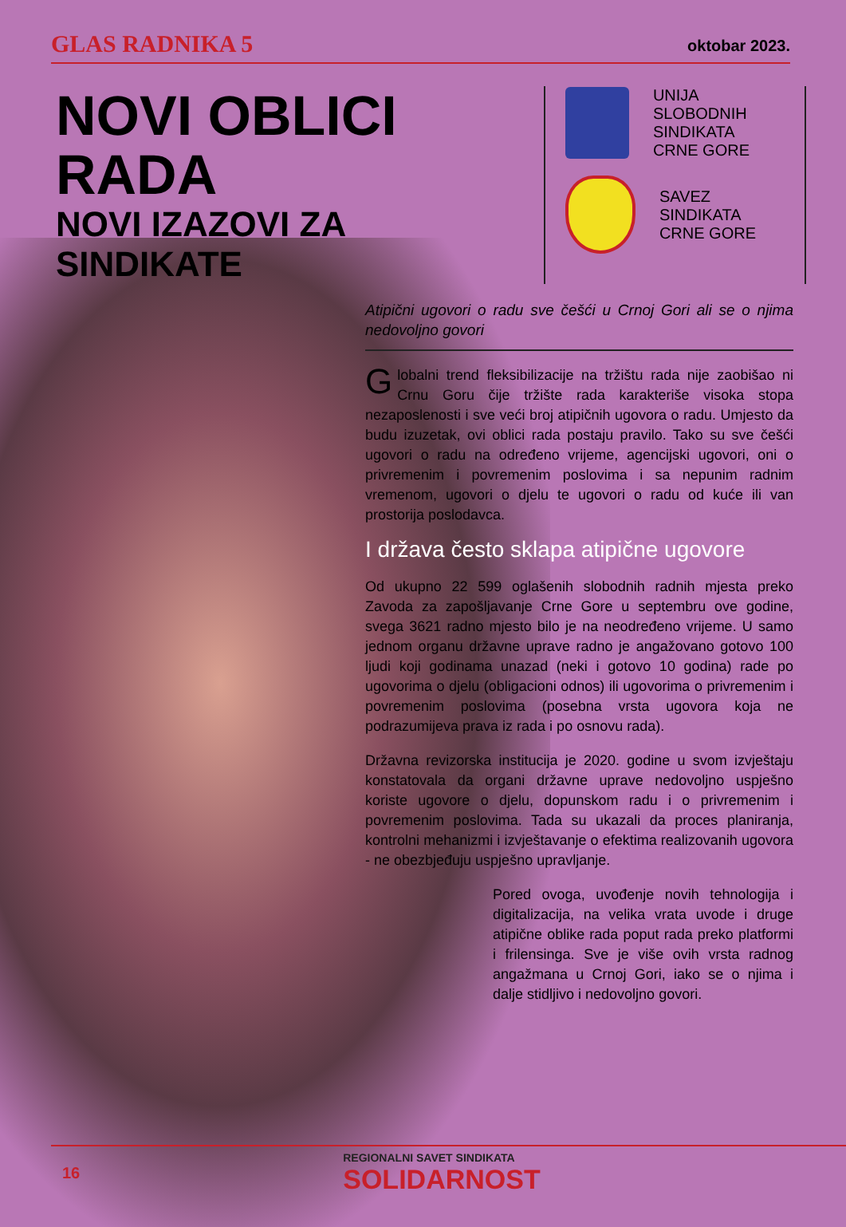GLAS RADNIKA 5 oktobar 2023.
NOVI OBLICI RADA
NOVI IZAZOVI ZA SINDIKATE
UNIJA
SLOBODNIH
SINDIKATA
CRNE GORE
SAVEZ
SINDIKATA
CRNE GORE
Atipični ugovori o radu sve češći u Crnoj Gori ali se o njima nedovoljno govori
Globalni trend fleksibilizacije na tržištu rada nije zaobišao ni Crnu Goru čije tržište rada karakteriše visoka stopa nezaposlenosti i sve veći broj atipičnih ugovora o radu. Umjesto da budu izuzetak, ovi oblici rada postaju pravilo. Tako su sve češći ugovori o radu na određeno vrijeme, agencijski ugovori, oni o privremenim i povremenim poslovima i sa nepunim radnim vremenom, ugovori o djelu te ugovori o radu od kuće ili van prostorija poslodavca.
I država često sklapa atipične ugovore
Od ukupno 22 599 oglašenih slobodnih radnih mjesta preko Zavoda za zapošljavanje Crne Gore u septembru ove godine, svega 3621 radno mjesto bilo je na neodređeno vrijeme. U samo jednom organu državne uprave radno je angažovano gotovo 100 ljudi koji godinama unazad (neki i gotovo 10 godina) rade po ugovorima o djelu (obligacioni odnos) ili ugovorima o privremenim i povremenim poslovima (posebna vrsta ugovora koja ne podrazumijeva prava iz rada i po osnovu rada).
Državna revizorska institucija je 2020. godine u svom izvještaju konstatovala da organi državne uprave nedovoljno uspješno koriste ugovore o djelu, dopunskom radu i o privremenim i povremenim poslovima. Tada su ukazali da proces planiranja, kontrolni mehanizmi i izvještavanje o efektima realizovanih ugovora - ne obezbjeđuju uspješno upravljanje.
Pored ovoga, uvođenje novih tehnologija i digitalizacija, na velika vrata uvode i druge atipične oblike rada poput rada preko platformi i frilensinga. Sve je više ovih vrsta radnog angažmana u Crnoj Gori, iako se o njima i dalje stidljivo i nedovoljno govori.
16 REGIONALNI SAVET SINDIKATA
SOLIDARNOST